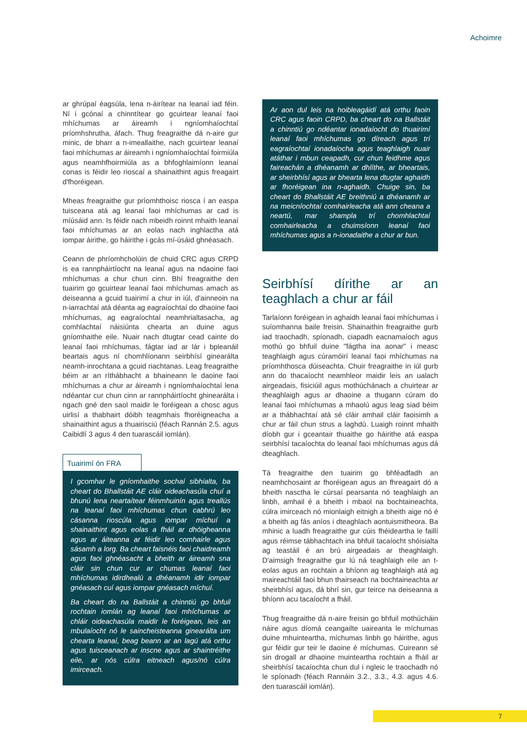Achoimre
ar ghrúpaí éagsúla, lena n-áirítear na leanaí iad féin. Ní i gcónaí a chinntítear go gcuirtear leanaí faoi mhíchumas ar áireamh i ngníomhaíochtaí príomhshrutha, áfach. Thug freagraithe dá n-aire gur minic, de bharr a n-imeallaithe, nach gcuirtear leanaí faoi mhíchumas ar áireamh i ngníomhaíochtaí foirmiúla agus neamhfhoirmiúla as a bhfoghlaimíonn leanaí conas is féidir leo rioscaí a shainaithint agus freagairt d'fhoréigean.
Mheas freagraithe gur príomhthoisc riosca í an easpa tuisceana atá ag leanaí faoi mhíchumas ar cad is míúsáid ann. Is féidir nach mbeidh roinnt mhaith leanaí faoi mhíchumas ar an eolas nach inghlactha atá iompar áirithe, go háirithe i gcás mí-úsáid ghnéasach.
Ceann de phríomhcholúin de chuid CRC agus CRPD is ea rannpháirtíocht na leanaí agus na ndaoine faoi mhíchumas a chur chun cinn. Bhí freagraithe den tuairim go gcuirtear leanaí faoi mhíchumas amach as deiseanna a gcuid tuairimí a chur in iúl, d'ainneoin na n-iarrachtaí atá déanta ag eagraíochtaí do dhaoine faoi mhíchumas, ag eagraíochtaí neamhrialtasacha, ag comhlachtaí náisiúnta chearta an duine agus gníomhaithe eile. Nuair nach dtugtar cead cainte do leanaí faoi mhíchumas, fágtar iad ar lár i bpleanáil beartais agus ní chomhlíonann seirbhísí ginearálta neamh-inrochtana a gcuid riachtanas. Leag freagraithe béim ar an ríthábhacht a bhaineann le daoine faoi mhíchumas a chur ar áireamh i ngníomhaíochtaí lena ndéantar cur chun cinn ar rannpháirtíocht ghinearálta i ngach gné den saol maidir le foréigean a chosc agus uirlisí a thabhairt dóibh teagmhais fhoréigneacha a shainaithint agus a thuairisciú (féach Rannán 2.5. agus Caibidlí 3 agus 4 den tuarascáil iomlán).
Tuairimí ón FRA
I gcomhar le gníomhaithe sochaí sibhialta, ba cheart do Bhallstáit AE cláir oideachasúla chuí a bhunú lena neartaítear féinmhuinín agus treallús na leanaí faoi mhíchumas chun cabhrú leo cásanna rioscúla agus iompar míchuí a shainaithint agus eolas a fháil ar dhóigheanna agus ar áiteanna ar féidir leo comhairle agus sásamh a lorg. Ba cheart faisnéis faoi chaidreamh agus faoi ghnéasacht a bheith ar áireamh sna cláir sin chun cur ar chumas leanaí faoi mhíchumas idirdhealú a dhéanamh idir iompar gnéasach cuí agus iompar gnéasach míchuí.
Ba cheart do na Ballstáit a chinntiú go bhfuil rochtain iomlán ag leanaí faoi mhíchumas ar chláir oideachasúla maidir le foréigean, leis an mbulaíocht nó le saincheisteanna ginearálta um chearta leanaí, beag beann ar an lagú atá orthu agus tuisceanach ar inscne agus ar shaintréithe eile, ar nós cúlra eitneach agus/nó cúlra imirceach.
Ar aon dul leis na hoibleagáidí atá orthu faoin CRC agus faoin CRPD, ba cheart do na Ballstáit a chinntiú go ndéantar ionadaíocht do thuairimí leanaí faoi mhíchumas go díreach agus trí eagraíochtaí ionadaíocha agus teaghlaigh nuair atáthar i mbun ceapadh, cur chun feidhme agus faireachán a dhéanamh ar dhlíthe, ar bheartais, ar sheirbhísí agus ar bhearta lena dtugtar aghaidh ar fhoréigean ina n-aghaidh. Chuige sin, ba cheart do Bhallstáit AE breithniú a dhéanamh ar na meicníochtaí comhairleacha atá ann cheana a neartú, mar shampla trí chomhlachtaí comhairleacha a chuimsíonn leanaí faoi mhíchumas agus a n-ionadaithe a chur ar bun.
Seirbhísí dírithe ar an teaghlach a chur ar fáil
Tarlaíonn foréigean in aghaidh leanaí faoi mhíchumas i suíomhanna baile freisin. Shainaithin freagraithe gurb iad traochadh, spíonadh, ciapadh eacnamaíoch agus mothú go bhfuil duine "fágtha ina aonar" i measc teaghlaigh agus cúramóirí leanaí faoi mhíchumas na príomhthosca dúiseachta. Chuir freagraithe in iúl gurb ann do thacaíocht neamhleor maidir leis an ualach airgeadais, fisiciúil agus mothúchánach a chuirtear ar theaghlaigh agus ar dhaoine a thugann cúram do leanaí faoi mhíchumas a mhaolú agus leag siad béim ar a thábhachtaí atá sé cláir amhail cláir faoisimh a chur ar fáil chun strus a laghdú. Luaigh roinnt mhaith díobh gur i gceantair thuaithe go háirithe atá easpa seirbhísí tacaíochta do leanaí faoi mhíchumas agus dá dteaghlach.
Tá freagraithe den tuairim go bhféadfadh an neamhchosaint ar fhoréigean agus an fhreagairt dó a bheith nasctha le cúrsaí pearsanta nó teaghlaigh an linbh, amhail é a bheith i mbaol na bochtaineachta, cúlra imirceach nó mionlaigh eitnigh a bheith aige nó é a bheith ag fás aníos i dteaghlach aontuismitheora. Ba mhinic a luadh freagraithe gur cúis fhéideartha le faillí agus réimse tábhachtach ina bhfuil tacaíocht shóisialta ag teastáil é an brú airgeadais ar theaghlaigh. D'aimsigh freagraithe gur lú ná teaghlaigh eile an t-eolas agus an rochtain a bhíonn ag teaghlaigh atá ag maireachtáil faoi bhun thairseach na bochtaineachta ar sheirbhísí agus, dá bhrí sin, gur teirce na deiseanna a bhíonn acu tacaíocht a fháil.
Thug freagraithe dá n-aire freisin go bhfuil mothúcháin náire agus díomá ceangailte uaireanta le míchumas duine mhuinteartha, míchumas linbh go háirithe, agus gur féidir gur teir le daoine é míchumas. Cuireann sé sin drogall ar dhaoine muinteartha rochtain a fháil ar sheirbhísí tacaíochta chun dul i ngleic le traochadh nó le spíonadh (féach Rannáin 3.2., 3.3., 4.3. agus 4.6. den tuarascáil iomlán).
7